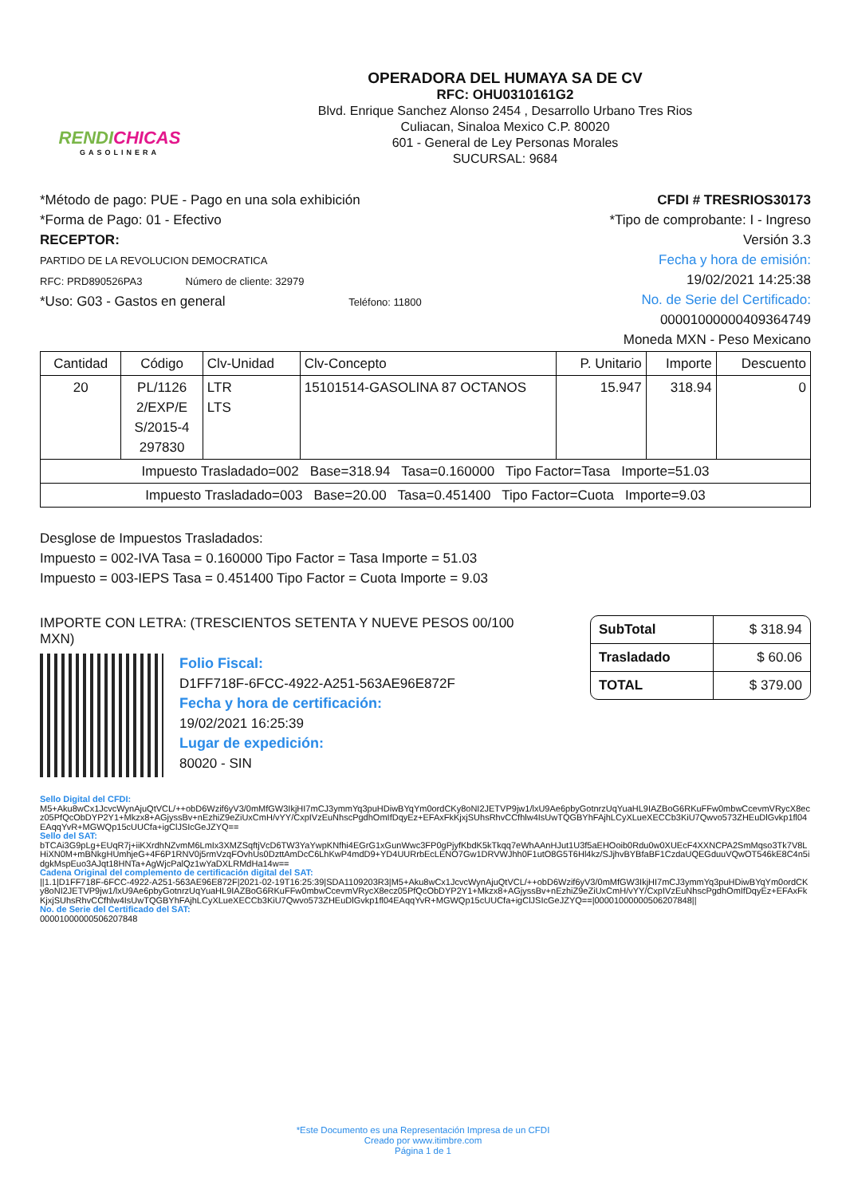RENDICHICAS
GASOLINERA
OPERADORA DEL HUMAYA SA DE CV
RFC: OHU0310161G2
Blvd. Enrique Sanchez Alonso 2454 , Desarrollo Urbano Tres Rios
Culiacan, Sinaloa Mexico C.P. 80020
601 - General de Ley Personas Morales
SUCURSAL: 9684
*Método de pago: PUE - Pago en una sola exhibición
*Forma de Pago: 01 - Efectivo
RECEPTOR:
PARTIDO DE LA REVOLUCION DEMOCRATICA
RFC: PRD890526PA3 Número de cliente: 32979
*Uso: G03 - Gastos en general Teléfono: 11800
CFDI # TRESRIOS30173
*Tipo de comprobante: I - Ingreso
Versión 3.3
Fecha y hora de emisión:
19/02/2021 14:25:38
No. de Serie del Certificado:
00001000000409364749
Moneda MXN - Peso Mexicano
| Cantidad | Código | Clv-Unidad | Clv-Concepto | P. Unitario | Importe | Descuento |
| --- | --- | --- | --- | --- | --- | --- |
| 20 | PL/1126 2/EXP/E S/2015-4 297830 | LTR LTS | 15101514-GASOLINA 87 OCTANOS | 15.947 | 318.94 | 0 |
| Impuesto Trasladado=002 Base=318.94 Tasa=0.160000 Tipo Factor=Tasa Importe=51.03 | | | | | | |
| Impuesto Trasladado=003 Base=20.00 Tasa=0.451400 Tipo Factor=Cuota Importe=9.03 | | | | | | |
Desglose de Impuestos Trasladados:
Impuesto = 002-IVA Tasa = 0.160000 Tipo Factor = Tasa Importe = 51.03
Impuesto = 003-IEPS Tasa = 0.451400 Tipo Factor = Cuota Importe = 9.03
IMPORTE CON LETRA: (TRESCIENTOS SETENTA Y NUEVE PESOS 00/100 MXN)
Folio Fiscal:
D1FF718F-6FCC-4922-A251-563AE96E872F
Fecha y hora de certificación:
19/02/2021 16:25:39
Lugar de expedición:
80020 - SIN
| SubTotal | $ 318.94 |
| Trasladado | $ 60.06 |
| TOTAL | $ 379.00 |
Sello Digital del CFDI:
M5+Aku8wCx1JcvcWynAjuQtVCL/++obD6Wzif6yV3/0mMfGW3IkjHI7mCJ3ymmYq3puHDiwBYqYm0ordCKy8oNI2JETVP9jw1/lxU9Ae6pbyGotnrzUqYuaHL9IAZBoG6RKuFFw0mbwCcevmVRycX8ecz05PfQcObDYP2Y1+Mkzx8+AGjyssBv+nEzhiZ9eZiUxCmH/vYY/CxpIVzEuNhscPgdhOmIfDqyEz+EFAxFkKjxjSUhsRhvCCfhlw4IsUwTQGBYhFAjhLCyXLueXECCb3KiU7Qwvo573ZHEuDlGvkp1fl04EAqqYvR+MGWQp15cUUCfa+igClJSIcGeJZYQ==
Sello del SAT:
bTCAi3G9pLg+EUqR7j+iiKXrdhNZvmM6LmIx3XMZSqftjVcD6TW3YaYwpKNfhi4EGrG1xGunWwc3FP0gPjyfKbdK5kTkqq7eWhAAnHJut1U3f5aEHOoib0Rdu0w0XUEcF4XXNCPA2SmMqso3Tk7V8LHiXN0M+mBNkgHUmhjeG+4F6P1RNV0j5rmVzqFOvhUs0DzttAmDcC6LhKwP4mdD9+YD4UURrbEcLENO7Gw1DRVWJhh0F1utO8G5T6Hl4kz/SJjhvBYBfaBF1CzdaUQEGduuVQwOT546kE8C4n5idgkMspEuo3AJqt18HNTa+AgWjcPalQz1wYaDXLRMdHa14w==
Cadena Original del complemento de certificación digital del SAT:
||1.1|D1FF718F-6FCC-4922-A251-563AE96E872F|2021-02-19T16:25:39|SDA1109203R3|M5+Aku8wCx1JcvcWynAjuQtVCL/++obD6Wzif6yV3/0mMfGW3IkjHI7mCJ3ymmYq3puHDiwBYqYm0ordCKy8oNI2JETVP9jw1/lxU9Ae6pbyGotnrzUqYuaHL9IAZBoG6RKuFFw0mbwCcevmVRycX8ecz05PfQcObDYP2Y1+Mkzx8+AGjyssBv+nEzhiZ9eZiUxCmH/vYY/CxpIVzEuNhscPgdhOmIfDqyEz+EFAxFkKjxjSUhsRhvCCfhlw4IsUwTQGBYhFAjhLCyXLueXECCb3KiU7Qwvo573ZHEuDlGvkp1fl04EAqqYvR+MGWQp15cUUCfa+igClJSIcGeJZYQ==|00001000000506207848||
No. de Serie del Certificado del SAT:
00001000000506207848
*Este Documento es una Representación Impresa de un CFDI
Creado por www.itimbre.com
Página 1 de 1